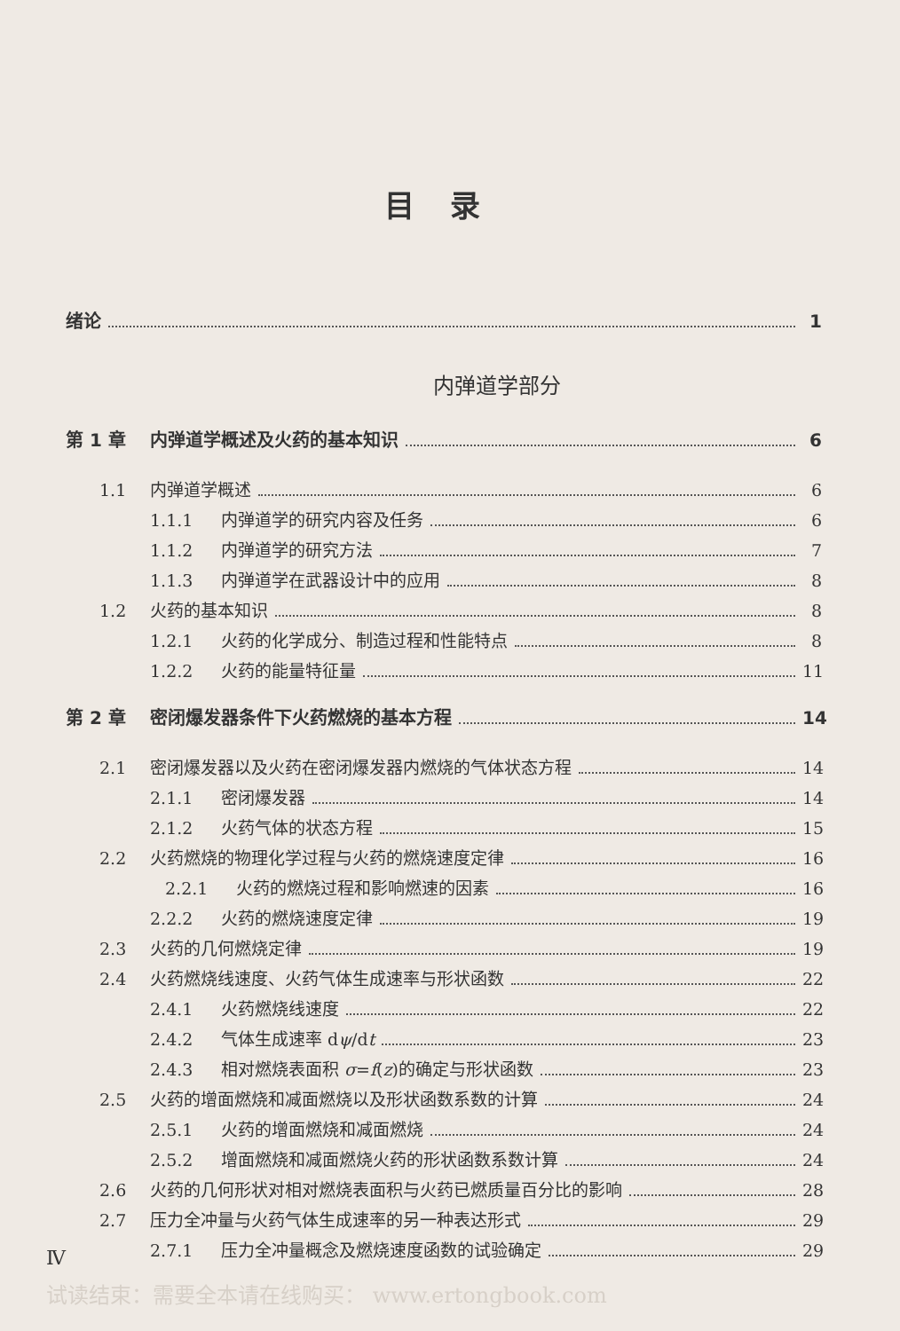目录
绪论 1
内弹道学部分
第 1 章 内弹道学概述及火药的基本知识 6
1.1 内弹道学概述 6
1.1.1 内弹道学的研究内容及任务 6
1.1.2 内弹道学的研究方法 7
1.1.3 内弹道学在武器设计中的应用 8
1.2 火药的基本知识 8
1.2.1 火药的化学成分、制造过程和性能特点 8
1.2.2 火药的能量特征量 11
第 2 章 密闭爆发器条件下火药燃烧的基本方程 14
2.1 密闭爆发器以及火药在密闭爆发器内燃烧的气体状态方程 14
2.1.1 密闭爆发器 14
2.1.2 火药气体的状态方程 15
2.2 火药燃烧的物理化学过程与火药的燃烧速度定律 16
2.2.1 火药的燃烧过程和影响燃速的因素 16
2.2.2 火药的燃烧速度定律 19
2.3 火药的几何燃烧定律 19
2.4 火药燃烧线速度、火药气体生成速率与形状函数 22
2.4.1 火药燃烧线速度 22
2.4.2 气体生成速率 dψ/dt 23
2.4.3 相对燃烧表面积 σ=f(z)的确定与形状函数 23
2.5 火药的增面燃烧和减面燃烧以及形状函数系数的计算 24
2.5.1 火药的增面燃烧和减面燃烧 24
2.5.2 增面燃烧和减面燃烧火药的形状函数系数计算 24
2.6 火药的几何形状对相对燃烧表面积与火药已燃质量百分比的影响 28
2.7 压力全冲量与火药气体生成速率的另一种表达形式 29
2.7.1 压力全冲量概念及燃烧速度函数的试验确定 29
Ⅳ
试读结束：需要全本请在线购买： www.ertongbook.com